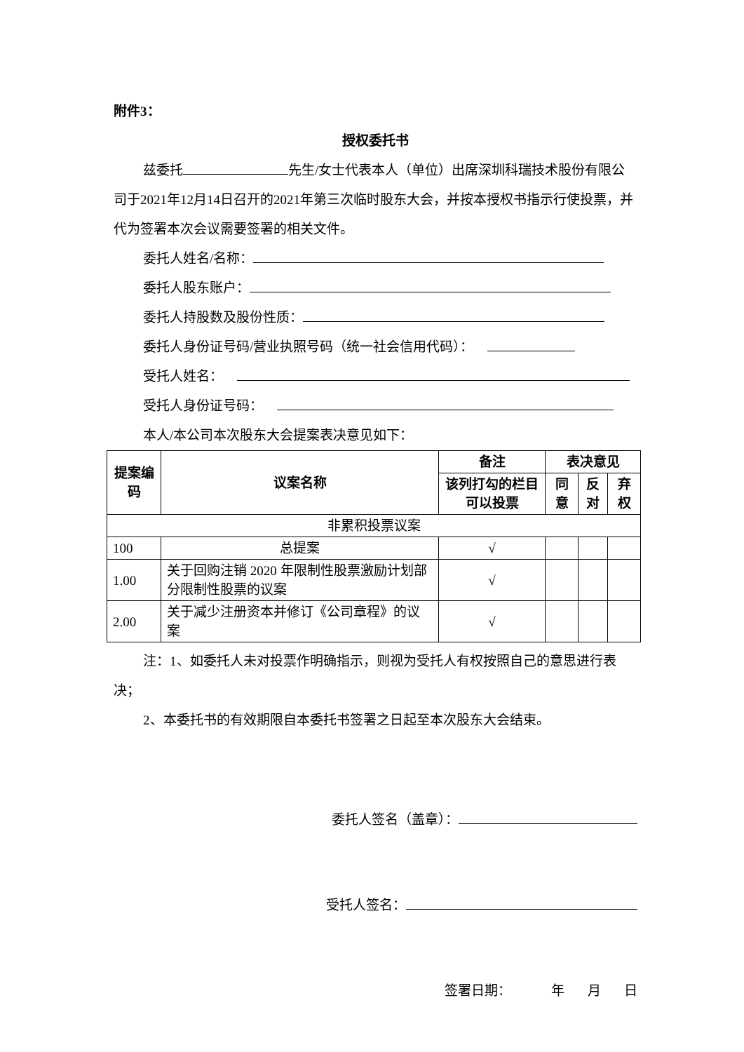附件3：
授权委托书
兹委托 先生/女士代表本人（单位）出席深圳科瑞技术股份有限公司于2021年12月14日召开的2021年第三次临时股东大会，并按本授权书指示行使投票，并代为签署本次会议需要签署的相关文件。
委托人姓名/名称：
委托人股东账户：
委托人持股数及股份性质：
委托人身份证号码/营业执照号码（统一社会信用代码）：
受托人姓名：
受托人身份证号码：
本人/本公司本次股东大会提案表决意见如下：
| 提案编码 | 议案名称 | 备注 | 表决意见 | | |
| --- | --- | --- | --- | --- | --- |
| | | 该列打勾的栏目可以投票 | 同意 | 反对 | 弃权 |
| 非累积投票议案 | | | | | |
| 100 | 总提案 | √ | | | |
| 1.00 | 关于回购注销 2020 年限制性股票激励计划部分限制性股票的议案 | √ | | | |
| 2.00 | 关于减少注册资本并修订《公司章程》的议案 | √ | | | |
注：1、如委托人未对投票作明确指示，则视为受托人有权按照自己的意思进行表决；
2、本委托书的有效期限自本委托书签署之日起至本次股东大会结束。
委托人签名（盖章）：
受托人签名：
签署日期： 年 月 日